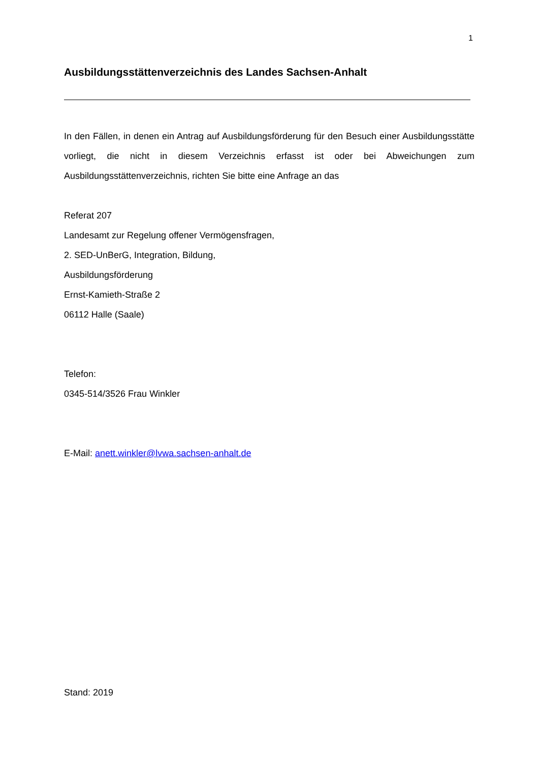1
Ausbildungsstättenverzeichnis des Landes Sachsen-Anhalt
In den Fällen, in denen ein Antrag auf Ausbildungsförderung für den Besuch einer Ausbildungsstätte vorliegt, die nicht in diesem Verzeichnis erfasst ist oder bei Abweichungen zum Ausbildungsstättenverzeichnis, richten Sie bitte eine Anfrage an das
Referat 207
Landesamt zur Regelung offener Vermögensfragen,
2. SED-UnBerG, Integration, Bildung,
Ausbildungsförderung
Ernst-Kamieth-Straße 2
06112 Halle (Saale)
Telefon:
0345-514/3526 Frau Winkler
E-Mail: anett.winkler@lvwa.sachsen-anhalt.de
Stand: 2019